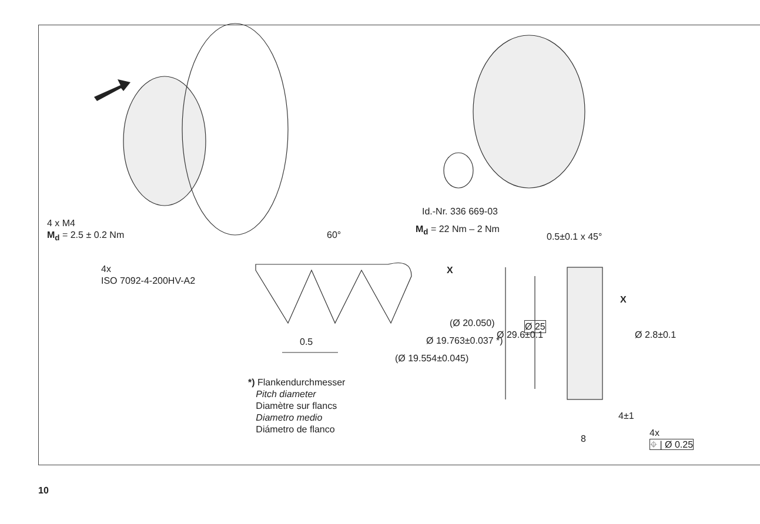4 x M4
M<sub>d</sub> = 2.5 ± 0.2 Nm
4x
ISO 7092-4-200HV-A2
Id.-Nr. 336 669-03
M<sub>d</sub> = 22 Nm – 2 Nm
60° 0.5±0.1 x 45°
X
X
0.5
(Ø 20.050)
Ø 19.763±0.037 *)
(Ø 19.554±0.045)
Ø 29.6±0.1
Ø 25
Ø 2.8±0.1
4±1
8
4x
⌖ | Ø 0.25
*) Flankendurchmesser
Pitch diameter
Diamètre sur flancs
Diametro medio
Diámetro de flanco
10